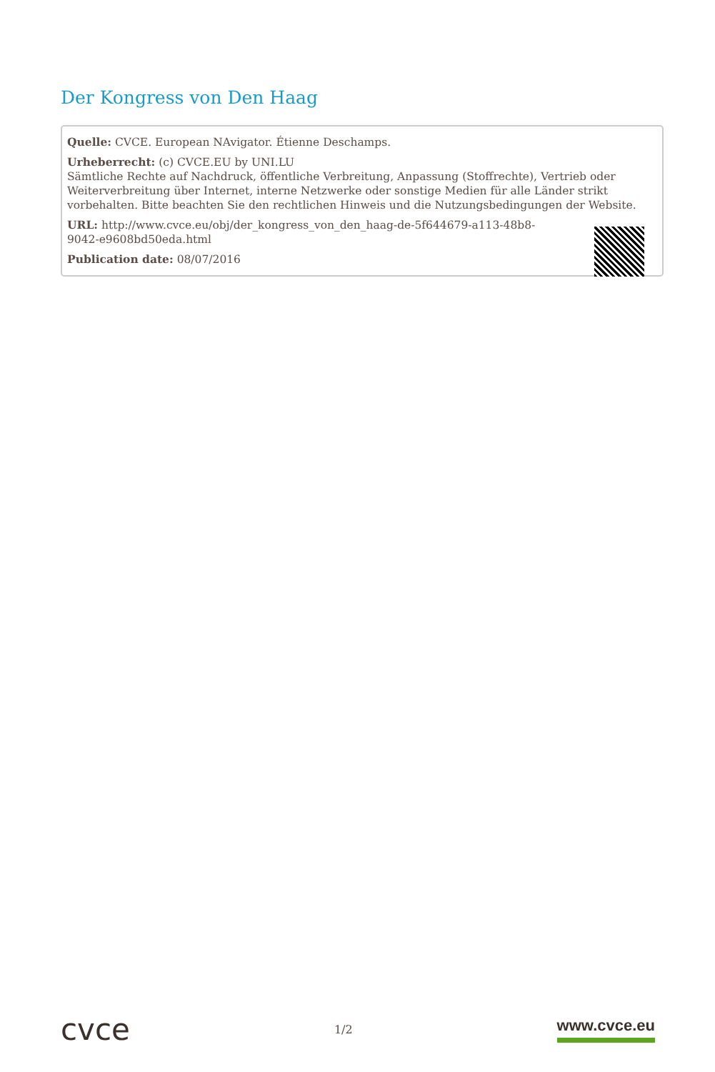Der Kongress von Den Haag
Quelle: CVCE. European NAvigator. Étienne Deschamps.
Urheberrecht: (c) CVCE.EU by UNI.LU
Sämtliche Rechte auf Nachdruck, öffentliche Verbreitung, Anpassung (Stoffrechte), Vertrieb oder Weiterverbreitung über Internet, interne Netzwerke oder sonstige Medien für alle Länder strikt vorbehalten. Bitte beachten Sie den rechtlichen Hinweis und die Nutzungsbedingungen der Website.
URL: http://www.cvce.eu/obj/der_kongress_von_den_haag-de-5f644679-a113-48b8-
9042-e9608bd50eda.html
Publication date: 08/07/2016
cvce
1/2
www.cvce.eu